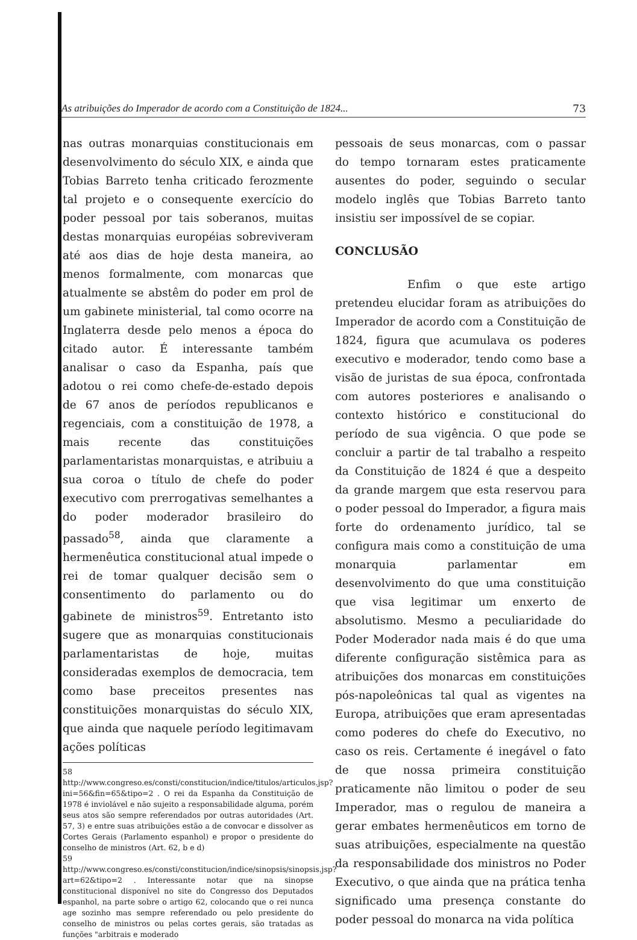As atribuições do Imperador de acordo com a Constituição de 1824... 73
nas outras monarquias constitucionais em desenvolvimento do século XIX, e ainda que Tobias Barreto tenha criticado ferozmente tal projeto e o consequente exercício do poder pessoal por tais soberanos, muitas destas monarquias européias sobreviveram até aos dias de hoje desta maneira, ao menos formalmente, com monarcas que atualmente se abstêm do poder em prol de um gabinete ministerial, tal como ocorre na Inglaterra desde pelo menos a época do citado autor. É interessante também analisar o caso da Espanha, país que adotou o rei como chefe-de-estado depois de 67 anos de períodos republicanos e regenciais, com a constituição de 1978, a mais recente das constituições parlamentaristas monarquistas, e atribuiu a sua coroa o título de chefe do poder executivo com prerrogativas semelhantes a do poder moderador brasileiro do passado<sup>58</sup>, ainda que claramente a hermenêutica constitucional atual impede o rei de tomar qualquer decisão sem o consentimento do parlamento ou do gabinete de ministros<sup>59</sup>. Entretanto isto sugere que as monarquias constitucionais parlamentaristas de hoje, muitas consideradas exemplos de democracia, tem como base preceitos presentes nas constituições monarquistas do século XIX, que ainda que naquele período legitimavam ações políticas
58 http://www.congreso.es/consti/constitucion/indice/titulos/articulos.jsp?ini=56&fin=65&tipo=2 . O rei da Espanha da Constituição de 1978 é inviolável e não sujeito a responsabilidade alguma, porém seus atos são sempre referendados por outras autoridades (Art. 57, 3) e entre suas atribuições estão a de convocar e dissolver as Cortes Gerais (Parlamento espanhol) e propor o presidente do conselho de ministros (Art. 62, b e d)
59 http://www.congreso.es/consti/constitucion/indice/sinopsis/sinopsis.jsp?art=62&tipo=2 . Interessante notar que na sinopse constitucional disponível no site do Congresso dos Deputados espanhol, na parte sobre o artigo 62, colocando que o rei nunca age sozinho mas sempre referendado ou pelo presidente do conselho de ministros ou pelas cortes gerais, são tratadas as funções "arbitrais e moderado
pessoais de seus monarcas, com o passar do tempo tornaram estes praticamente ausentes do poder, seguindo o secular modelo inglês que Tobias Barreto tanto insistiu ser impossível de se copiar.
CONCLUSÃO
Enfim o que este artigo pretendeu elucidar foram as atribuições do Imperador de acordo com a Constituição de 1824, figura que acumulava os poderes executivo e moderador, tendo como base a visão de juristas de sua época, confrontada com autores posteriores e analisando o contexto histórico e constitucional do período de sua vigência. O que pode se concluir a partir de tal trabalho a respeito da Constituição de 1824 é que a despeito da grande margem que esta reservou para o poder pessoal do Imperador, a figura mais forte do ordenamento jurídico, tal se configura mais como a constituição de uma monarquia parlamentar em desenvolvimento do que uma constituição que visa legitimar um enxerto de absolutismo. Mesmo a peculiaridade do Poder Moderador nada mais é do que uma diferente configuração sistêmica para as atribuições dos monarcas em constituições pós-napoleônicas tal qual as vigentes na Europa, atribuições que eram apresentadas como poderes do chefe do Executivo, no caso os reis. Certamente é inegável o fato de que nossa primeira constituição praticamente não limitou o poder de seu Imperador, mas o regulou de maneira a gerar embates hermenêuticos em torno de suas atribuições, especialmente na questão da responsabilidade dos ministros no Poder Executivo, o que ainda que na prática tenha significado uma presença constante do poder pessoal do monarca na vida política